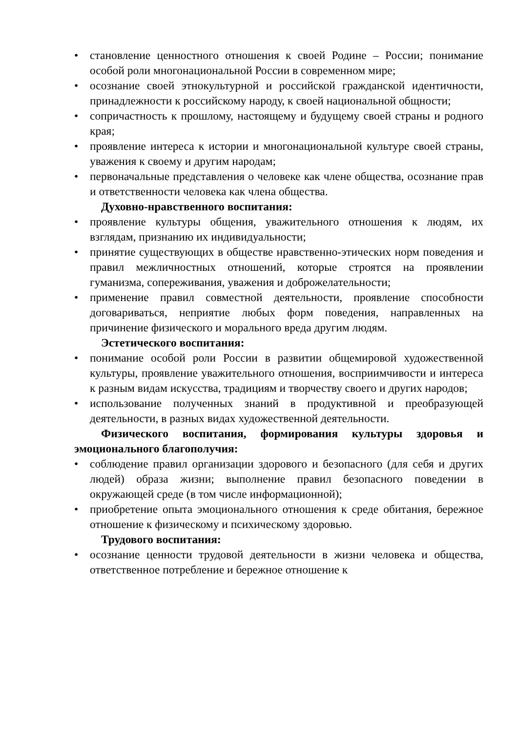• становление ценностного отношения к своей Родине – России; понимание особой роли многонациональной России в современном мире;
• осознание своей этнокультурной и российской гражданской идентичности, принадлежности к российскому народу, к своей национальной общности;
• сопричастность к прошлому, настоящему и будущему своей страны и родного края;
• проявление интереса к истории и многонациональной культуре своей страны, уважения к своему и другим народам;
• первоначальные представления о человеке как члене общества, осознание прав и ответственности человека как члена общества.
Духовно-нравственного воспитания:
• проявление культуры общения, уважительного отношения к людям, их взглядам, признанию их индивидуальности;
• принятие существующих в обществе нравственно-этических норм поведения и правил межличностных отношений, которые строятся на проявлении гуманизма, сопереживания, уважения и доброжелательности;
• применение правил совместной деятельности, проявление способности договариваться, неприятие любых форм поведения, направленных на причинение физического и морального вреда другим людям.
Эстетического воспитания:
• понимание особой роли России в развитии общемировой художественной культуры, проявление уважительного отношения, восприимчивости и интереса к разным видам искусства, традициям и творчеству своего и других народов;
• использование полученных знаний в продуктивной и преобразующей деятельности, в разных видах художественной деятельности.
Физического воспитания, формирования культуры здоровья и эмоционального благополучия:
• соблюдение правил организации здорового и безопасного (для себя и других людей) образа жизни; выполнение правил безопасного поведении в окружающей среде (в том числе информационной);
• приобретение опыта эмоционального отношения к среде обитания, бережное отношение к физическому и психическому здоровью.
Трудового воспитания:
• осознание ценности трудовой деятельности в жизни человека и общества, ответственное потребление и бережное отношение к